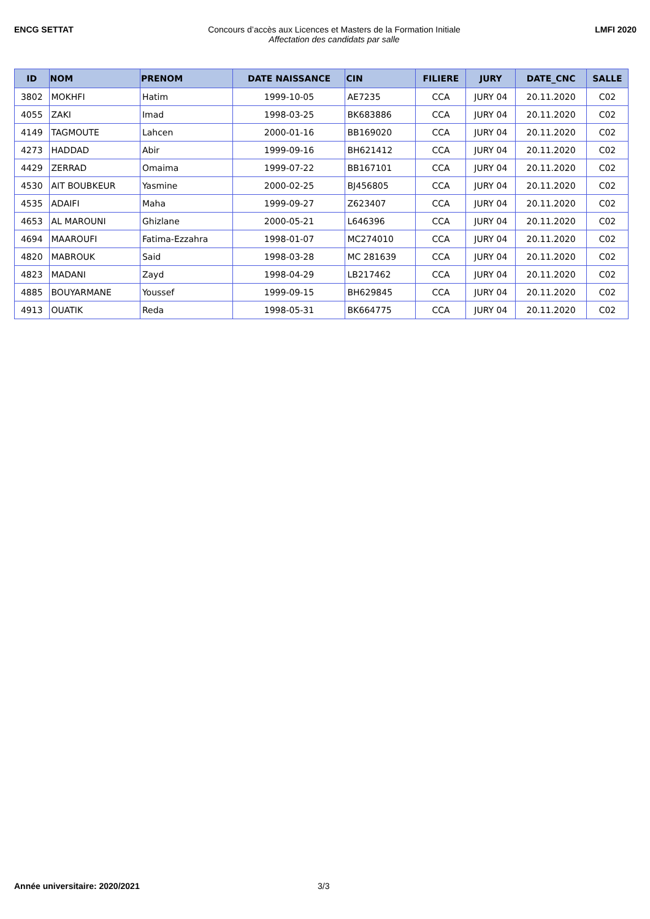ENCG SETTAT Concours d’accès aux Licences et Masters de la Formation Initiale
Affectation des candidats par salle
LMFI 2020
| ID | NOM | PRENOM | DATE NAISSANCE | CIN | FILIERE | JURY | DATE_CNC | SALLE |
| --- | --- | --- | --- | --- | --- | --- | --- | --- |
| 3802 | MOKHFI | Hatim | 1999-10-05 | AE7235 | CCA | JURY 04 | 20.11.2020 | C02 |
| 4055 | ZAKI | Imad | 1998-03-25 | BK683886 | CCA | JURY 04 | 20.11.2020 | C02 |
| 4149 | TAGMOUTE | Lahcen | 2000-01-16 | BB169020 | CCA | JURY 04 | 20.11.2020 | C02 |
| 4273 | HADDAD | Abir | 1999-09-16 | BH621412 | CCA | JURY 04 | 20.11.2020 | C02 |
| 4429 | ZERRAD | Omaima | 1999-07-22 | BB167101 | CCA | JURY 04 | 20.11.2020 | C02 |
| 4530 | AIT BOUBKEUR | Yasmine | 2000-02-25 | BJ456805 | CCA | JURY 04 | 20.11.2020 | C02 |
| 4535 | ADAIFI | Maha | 1999-09-27 | Z623407 | CCA | JURY 04 | 20.11.2020 | C02 |
| 4653 | AL MAROUNI | Ghizlane | 2000-05-21 | L646396 | CCA | JURY 04 | 20.11.2020 | C02 |
| 4694 | MAAROUFI | Fatima-Ezzahra | 1998-01-07 | MC274010 | CCA | JURY 04 | 20.11.2020 | C02 |
| 4820 | MABROUK | Said | 1998-03-28 | MC 281639 | CCA | JURY 04 | 20.11.2020 | C02 |
| 4823 | MADANI | Zayd | 1998-04-29 | LB217462 | CCA | JURY 04 | 20.11.2020 | C02 |
| 4885 | BOUYARMANE | Youssef | 1999-09-15 | BH629845 | CCA | JURY 04 | 20.11.2020 | C02 |
| 4913 | OUATIK | Reda | 1998-05-31 | BK664775 | CCA | JURY 04 | 20.11.2020 | C02 |
Année universitaire: 2020/2021 3/3